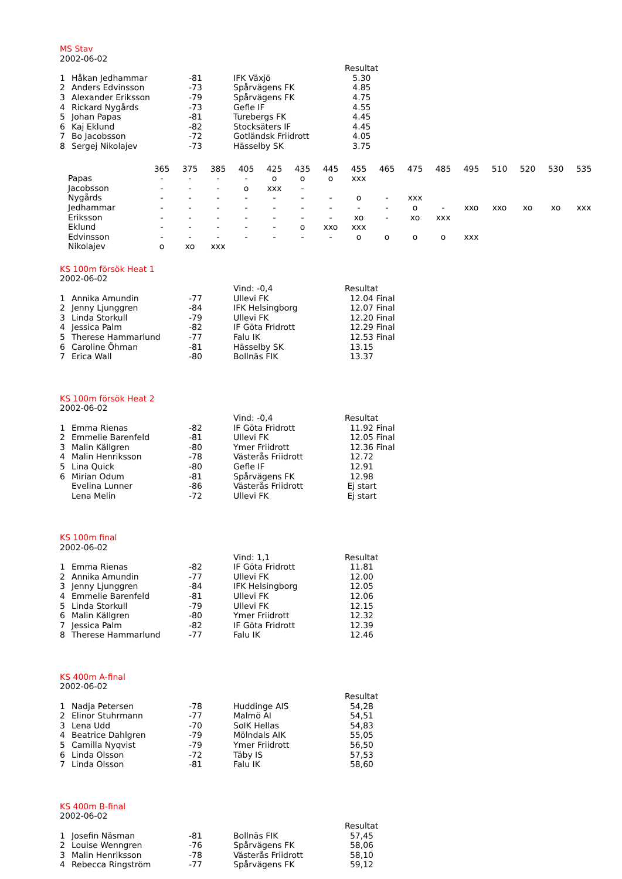MS Stav
2002-06-02
| | | | | Resultat |
| 1 | Håkan Jedhammar | -81 | IFK Växjö | 5.30 |
| 2 | Anders Edvinsson | -73 | Spårvägens FK | 4.85 |
| 3 | Alexander Eriksson | -79 | Spårvägens FK | 4.75 |
| 4 | Rickard Nygårds | -73 | Gefle IF | 4.55 |
| 5 | Johan Papas | -81 | Turebergs FK | 4.45 |
| 6 | Kaj Eklund | -82 | Stocksäters IF | 4.45 |
| 7 | Bo Jacobsson | -72 | Gotländsk Friidrott | 4.05 |
| 8 | Sergej Nikolajev | -73 | Hässelby SK | 3.75 |
| | 365 | 375 | 385 | 405 | 425 | 435 | 445 | 455 | 465 | 475 | 485 | 495 | 510 | 520 | 530 | 535 |
| Papas | - | - | - | - | o | o | o | xxx | | | | | | | | |
| Jacobsson | - | - | - | o | xxx | - | | | | | | | | | | |
| Nygårds | - | - | - | - | - | - | - | o | - | xxx | | | | | | |
| Jedhammar | - | - | - | - | - | - | - | - | - | o | - | xxo | xxo | xo | xo | xxx |
| Eriksson | - | - | - | - | - | - | - | xo | - | xo | xxx | | | | | |
| Eklund | - | - | - | - | - | o | xxo | xxx | | | | | | | | |
| Edvinsson | - | - | - | - | - | - | - | o | o | o | o | xxx | | | | |
| Nikolajev | o | xo | xxx | | | | | | | | | | | | | |
KS 100m försök Heat 1
2002-06-02
| | | | Vind: -0,4 | Resultat |
| 1 | Annika Amundin | -77 | Ullevi FK | 12.04 Final |
| 2 | Jenny Ljunggren | -84 | IFK Helsingborg | 12.07 Final |
| 3 | Linda Storkull | -79 | Ullevi FK | 12.20 Final |
| 4 | Jessica Palm | -82 | IF Göta Fridrott | 12.29 Final |
| 5 | Therese Hammarlund | -77 | Falu IK | 12.53 Final |
| 6 | Caroline Öhman | -81 | Hässelby SK | 13.15 |
| 7 | Erica Wall | -80 | Bollnäs FIK | 13.37 |
KS 100m försök Heat 2
2002-06-02
| | | | Vind: -0,4 | Resultat |
| 1 | Emma Rienas | -82 | IF Göta Fridrott | 11.92 Final |
| 2 | Emmelie Barenfeld | -81 | Ullevi FK | 12.05 Final |
| 3 | Malin Källgren | -80 | Ymer Friidrott | 12.36 Final |
| 4 | Malin Henriksson | -78 | Västerås Friidrott | 12.72 |
| 5 | Lina Quick | -80 | Gefle IF | 12.91 |
| 6 | Mirian Odum | -81 | Spårvägens FK | 12.98 |
| | Evelina Lunner | -86 | Västerås Friidrott | Ej start |
| | Lena Melin | -72 | Ullevi FK | Ej start |
KS 100m final
2002-06-02
| | | | Vind: 1,1 | Resultat |
| 1 | Emma Rienas | -82 | IF Göta Fridrott | 11.81 |
| 2 | Annika Amundin | -77 | Ullevi FK | 12.00 |
| 3 | Jenny Ljunggren | -84 | IFK Helsingborg | 12.05 |
| 4 | Emmelie Barenfeld | -81 | Ullevi FK | 12.06 |
| 5 | Linda Storkull | -79 | Ullevi FK | 12.15 |
| 6 | Malin Källgren | -80 | Ymer Friidrott | 12.32 |
| 7 | Jessica Palm | -82 | IF Göta Fridrott | 12.39 |
| 8 | Therese Hammarlund | -77 | Falu IK | 12.46 |
KS 400m A-final
2002-06-02
| | | | | Resultat |
| 1 | Nadja Petersen | -78 | Huddinge AIS | 54,28 |
| 2 | Elinor Stuhrmann | -77 | Malmö AI | 54,51 |
| 3 | Lena Udd | -70 | SoIK Hellas | 54,83 |
| 4 | Beatrice Dahlgren | -79 | Mölndals AIK | 55,05 |
| 5 | Camilla Nyqvist | -79 | Ymer Friidrott | 56,50 |
| 6 | Linda Olsson | -72 | Täby IS | 57,53 |
| 7 | Linda Olsson | -81 | Falu IK | 58,60 |
KS 400m B-final
2002-06-02
| | | | | Resultat |
| 1 | Josefin Näsman | -81 | Bollnäs FIK | 57,45 |
| 2 | Louise Wenngren | -76 | Spårvägens FK | 58,06 |
| 3 | Malin Henriksson | -78 | Västerås Friidrott | 58,10 |
| 4 | Rebecca Ringström | -77 | Spårvägens FK | 59,12 |